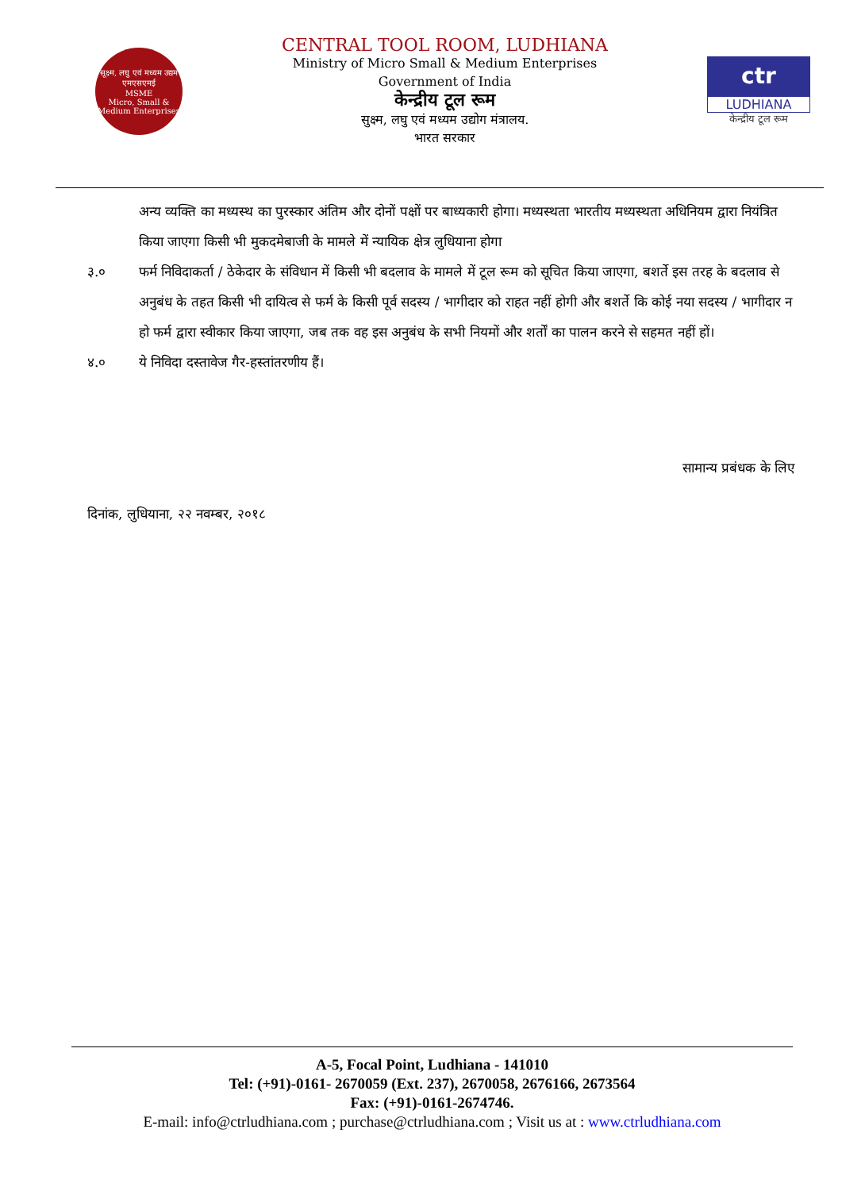सूक्ष्म, लघु एवं मध्यम उद्यम
एमएसएमई
MSME
Micro, Small & Medium Enterprises
CENTRAL TOOL ROOM, LUDHIANA
Ministry of Micro Small & Medium Enterprises
Government of India
केन्द्रीय टूल रूम
सुक्ष्म, लघु एवं मध्यम उद्योग मंत्रालय.
भारत सरकार
ctr
LUDHIANA
केन्द्रीय टूल रूम
अन्य व्यक्ति का मध्यस्थ का पुरस्कार अंतिम और दोनों पक्षों पर बाध्यकारी होगा। मध्यस्थता भारतीय मध्यस्थता अधिनियम द्वारा नियंत्रित किया जाएगा किसी भी मुकदमेबाजी के मामले में न्यायिक क्षेत्र लुधियाना होगा
३.० फर्म निविदाकर्ता / ठेकेदार के संविधान में किसी भी बदलाव के मामले में टूल रूम को सूचित किया जाएगा, बशर्ते इस तरह के बदलाव से अनुबंध के तहत किसी भी दायित्व से फर्म के किसी पूर्व सदस्य / भागीदार को राहत नहीं होगी और बशर्ते कि कोई नया सदस्य / भागीदार न हो फर्म द्वारा स्वीकार किया जाएगा, जब तक वह इस अनुबंध के सभी नियमों और शर्तों का पालन करने से सहमत नहीं हों।
४.० ये निविदा दस्तावेज गैर-हस्तांतरणीय हैं।
सामान्य प्रबंधक के लिए
दिनांक, लुधियाना, २२ नवम्बर, २०१८
A-5, Focal Point, Ludhiana - 141010
Tel: (+91)-0161- 2670059 (Ext. 237), 2670058, 2676166, 2673564
Fax: (+91)-0161-2674746.
E-mail: info@ctrludhiana.com ; purchase@ctrludhiana.com ; Visit us at : www.ctrludhiana.com